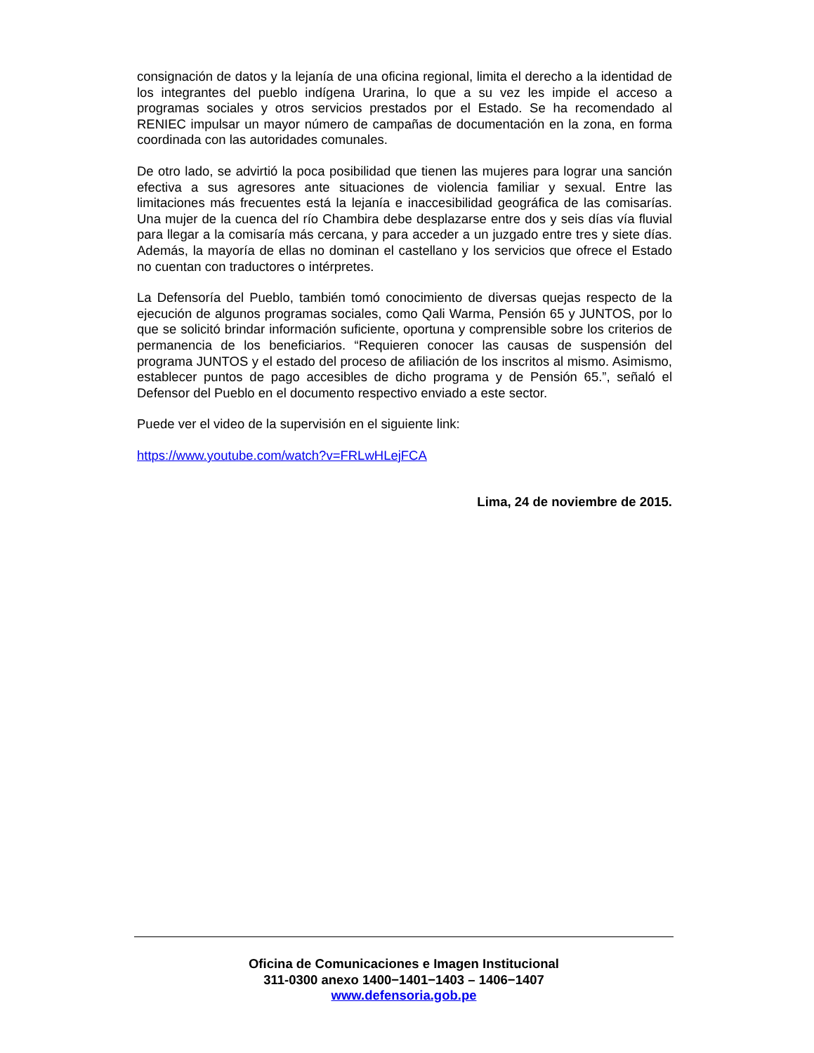consignación de datos y la lejanía de una oficina regional, limita el derecho a la identidad de los integrantes del pueblo indígena Urarina, lo que a su vez les impide el acceso a programas sociales y otros servicios prestados por el Estado. Se ha recomendado al RENIEC impulsar un mayor número de campañas de documentación en la zona, en forma coordinada con las autoridades comunales.
De otro lado, se advirtió la poca posibilidad que tienen las mujeres para lograr una sanción efectiva a sus agresores ante situaciones de violencia familiar y sexual. Entre las limitaciones más frecuentes está la lejanía e inaccesibilidad geográfica de las comisarías. Una mujer de la cuenca del río Chambira debe desplazarse entre dos y seis días vía fluvial para llegar a la comisaría más cercana, y para acceder a un juzgado entre tres y siete días. Además, la mayoría de ellas no dominan el castellano y los servicios que ofrece el Estado no cuentan con traductores o intérpretes.
La Defensoría del Pueblo, también tomó conocimiento de diversas quejas respecto de la ejecución de algunos programas sociales, como Qali Warma, Pensión 65 y JUNTOS, por lo que se solicitó brindar información suficiente, oportuna y comprensible sobre los criterios de permanencia de los beneficiarios. “Requieren conocer las causas de suspensión del programa JUNTOS y el estado del proceso de afiliación de los inscritos al mismo. Asimismo, establecer puntos de pago accesibles de dicho programa y de Pensión 65.”, señaló el Defensor del Pueblo en el documento respectivo enviado a este sector.
Puede ver el video de la supervisión en el siguiente link:
https://www.youtube.com/watch?v=FRLwHLejFCA
Lima, 24 de noviembre de 2015.
Oficina de Comunicaciones e Imagen Institucional
311-0300 anexo 1400−1401−1403 – 1406−1407
www.defensoria.gob.pe